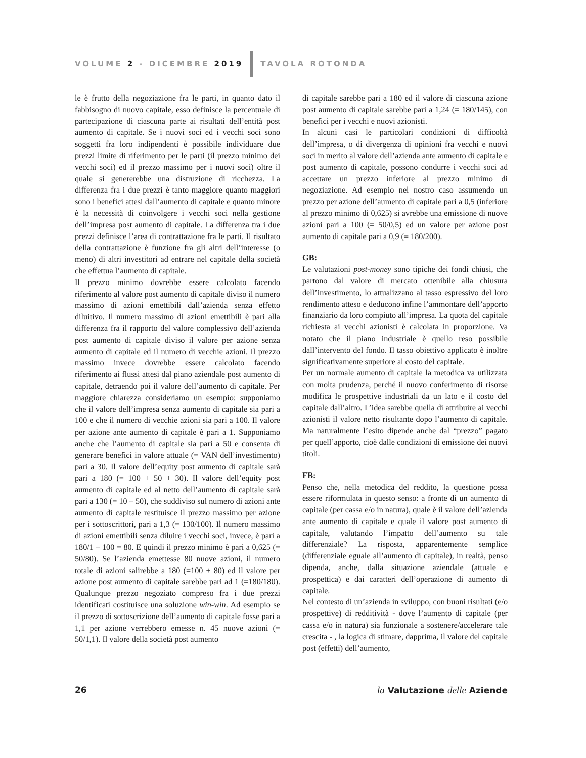VOLUME 2 - DICEMBRE 2019 TAVOLA ROTONDA
le è frutto della negoziazione fra le parti, in quanto dato il fabbisogno di nuovo capitale, esso definisce la percentuale di partecipazione di ciascuna parte ai risultati dell’entità post aumento di capitale. Se i nuovi soci ed i vecchi soci sono soggetti fra loro indipendenti è possibile individuare due prezzi limite di riferimento per le parti (il prezzo minimo dei vecchi soci) ed il prezzo massimo per i nuovi soci) oltre il quale si genererebbe una distruzione di ricchezza. La differenza fra i due prezzi è tanto maggiore quanto maggiori sono i benefici attesi dall’aumento di capitale e quanto minore è la necessità di coinvolgere i vecchi soci nella gestione dell’impresa post aumento di capitale. La differenza tra i due prezzi definisce l’area di contrattazione fra le parti. Il risultato della contrattazione è funzione fra gli altri dell’interesse (o meno) di altri investitori ad entrare nel capitale della società che effettua l’aumento di capitale.
Il prezzo minimo dovrebbe essere calcolato facendo riferimento al valore post aumento di capitale diviso il numero massimo di azioni emettibili dall’azienda senza effetto diluitivo. Il numero massimo di azioni emettibili è pari alla differenza fra il rapporto del valore complessivo dell’azienda post aumento di capitale diviso il valore per azione senza aumento di capitale ed il numero di vecchie azioni. Il prezzo massimo invece dovrebbe essere calcolato facendo riferimento ai flussi attesi dal piano aziendale post aumento di capitale, detraendo poi il valore dell’aumento di capitale. Per maggiore chiarezza consideriamo un esempio: supponiamo che il valore dell’impresa senza aumento di capitale sia pari a 100 e che il numero di vecchie azioni sia pari a 100. Il valore per azione ante aumento di capitale è pari a 1. Supponiamo anche che l’aumento di capitale sia pari a 50 e consenta di generare benefici in valore attuale (= VAN dell’investimento) pari a 30. Il valore dell’equity post aumento di capitale sarà pari a 180 (= 100 + 50 + 30). Il valore dell’equity post aumento di capitale ed al netto dell’aumento di capitale sarà pari a 130 (= 10 – 50), che suddiviso sul numero di azioni ante aumento di capitale restituisce il prezzo massimo per azione per i sottoscrittori, pari a 1,3 (= 130/100). Il numero massimo di azioni emettibili senza diluire i vecchi soci, invece, è pari a 180/1 – 100 = 80. E quindi il prezzo minimo è pari a 0,625 (= 50/80). Se l’azienda emettesse 80 nuove azioni, il numero totale di azioni salirebbe a 180 (=100 + 80) ed il valore per azione post aumento di capitale sarebbe pari ad 1 (=180/180). Qualunque prezzo negoziato compreso fra i due prezzi identificati costituisce una soluzione win-win. Ad esempio se il prezzo di sottoscrizione dell’aumento di capitale fosse pari a 1,1 per azione verrebbero emesse n. 45 nuove azioni (= 50/1,1). Il valore della società post aumento
di capitale sarebbe pari a 180 ed il valore di ciascuna azione post aumento di capitale sarebbe pari a 1,24 (= 180/145), con benefici per i vecchi e nuovi azionisti.
In alcuni casi le particolari condizioni di difficoltà dell’impresa, o di divergenza di opinioni fra vecchi e nuovi soci in merito al valore dell’azienda ante aumento di capitale e post aumento di capitale, possono condurre i vecchi soci ad accettare un prezzo inferiore al prezzo minimo di negoziazione. Ad esempio nel nostro caso assumendo un prezzo per azione dell’aumento di capitale pari a 0,5 (inferiore al prezzo minimo di 0,625) si avrebbe una emissione di nuove azioni pari a 100 (= 50/0,5) ed un valore per azione post aumento di capitale pari a 0,9 (= 180/200).
GB:
Le valutazioni post-money sono tipiche dei fondi chiusi, che partono dal valore di mercato ottenibile alla chiusura dell’investimento, lo attualizzano al tasso espressivo del loro rendimento atteso e deducono infine l’ammontare dell’apporto finanziario da loro compiuto all’impresa. La quota del capitale richiesta ai vecchi azionisti è calcolata in proporzione. Va notato che il piano industriale è quello reso possibile dall’intervento del fondo. Il tasso obiettivo applicato è inoltre significativamente superiore al costo del capitale.
Per un normale aumento di capitale la metodica va utilizzata con molta prudenza, perché il nuovo conferimento di risorse modifica le prospettive industriali da un lato e il costo del capitale dall’altro. L’idea sarebbe quella di attribuire ai vecchi azionisti il valore netto risultante dopo l’aumento di capitale. Ma naturalmente l’esito dipende anche dal “prezzo” pagato per quell’apporto, cioè dalle condizioni di emissione dei nuovi titoli.
FB:
Penso che, nella metodica del reddito, la questione possa essere riformulata in questo senso: a fronte di un aumento di capitale (per cassa e/o in natura), quale è il valore dell’azienda ante aumento di capitale e quale il valore post aumento di capitale, valutando l’impatto dell’aumento su tale differenziale? La risposta, apparentemente semplice (differenziale eguale all’aumento di capitale), in realtà, penso dipenda, anche, dalla situazione aziendale (attuale e prospettica) e dai caratteri dell’operazione di aumento di capitale.
Nel contesto di un’azienda in sviluppo, con buoni risultati (e/o prospettive) di redditività - dove l’aumento di capitale (per cassa e/o in natura) sia funzionale a sostenere/accelerare tale crescita - , la logica di stimare, dapprima, il valore del capitale post (effetti) dell’aumento,
26 la Valutazione delle Aziende